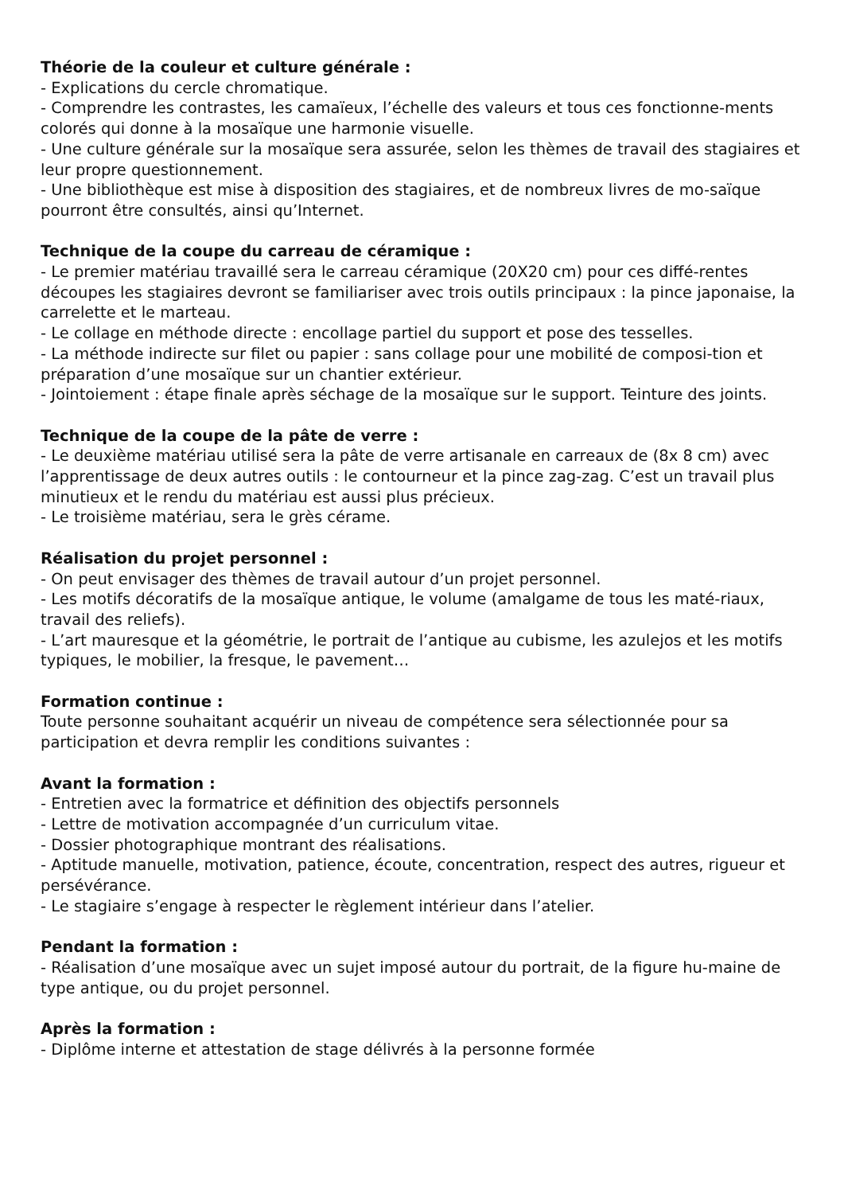Théorie de la couleur et culture générale :
- Explications du cercle chromatique.
- Comprendre les contrastes, les camaïeux, l’échelle des valeurs et tous ces fonctionne-ments colorés qui donne à la mosaïque une harmonie visuelle.
- Une culture générale sur la mosaïque sera assurée, selon les thèmes de travail des stagiaires et leur propre questionnement.
- Une bibliothèque est mise à disposition des stagiaires, et de nombreux livres de mo-saïque pourront être consultés, ainsi qu’Internet.
Technique de la coupe du carreau de céramique :
- Le premier matériau travaillé sera le carreau céramique (20X20 cm) pour ces diffé-rentes découpes les stagiaires devront se familiariser avec trois outils principaux : la pince japonaise, la carrelette et le marteau.
- Le collage en méthode directe : encollage partiel du support et pose des tesselles.
- La méthode indirecte sur filet ou papier : sans collage pour une mobilité de composi-tion et préparation d’une mosaïque sur un chantier extérieur.
- Jointoiement : étape finale après séchage de la mosaïque sur le support. Teinture des joints.
Technique de la coupe de la pâte de verre :
- Le deuxième matériau utilisé sera la pâte de verre artisanale en carreaux de (8x 8 cm) avec l’apprentissage de deux autres outils : le contourneur et la pince zag-zag. C’est un travail plus minutieux et le rendu du matériau est aussi plus précieux.
- Le troisième matériau, sera le grès cérame.
Réalisation du projet personnel :
- On peut envisager des thèmes de travail autour d’un projet personnel.
- Les motifs décoratifs de la mosaïque antique, le volume (amalgame de tous les maté-riaux, travail des reliefs).
- L’art mauresque et la géométrie, le portrait de l’antique au cubisme, les azulejos et les motifs typiques, le mobilier, la fresque, le pavement…
Formation continue :
Toute personne souhaitant acquérir un niveau de compétence sera sélectionnée pour sa participation et devra remplir les conditions suivantes :
Avant la formation :
- Entretien avec la formatrice et définition des objectifs personnels
- Lettre de motivation accompagnée d’un curriculum vitae.
- Dossier photographique montrant des réalisations.
- Aptitude manuelle, motivation, patience, écoute, concentration, respect des autres, rigueur et persévérance.
- Le stagiaire s’engage à respecter le règlement intérieur dans l’atelier.
Pendant la formation :
- Réalisation d’une mosaïque avec un sujet imposé autour du portrait, de la figure hu-maine de type antique, ou du projet personnel.
Après la formation :
- Diplôme interne et attestation de stage délivrés à la personne formée